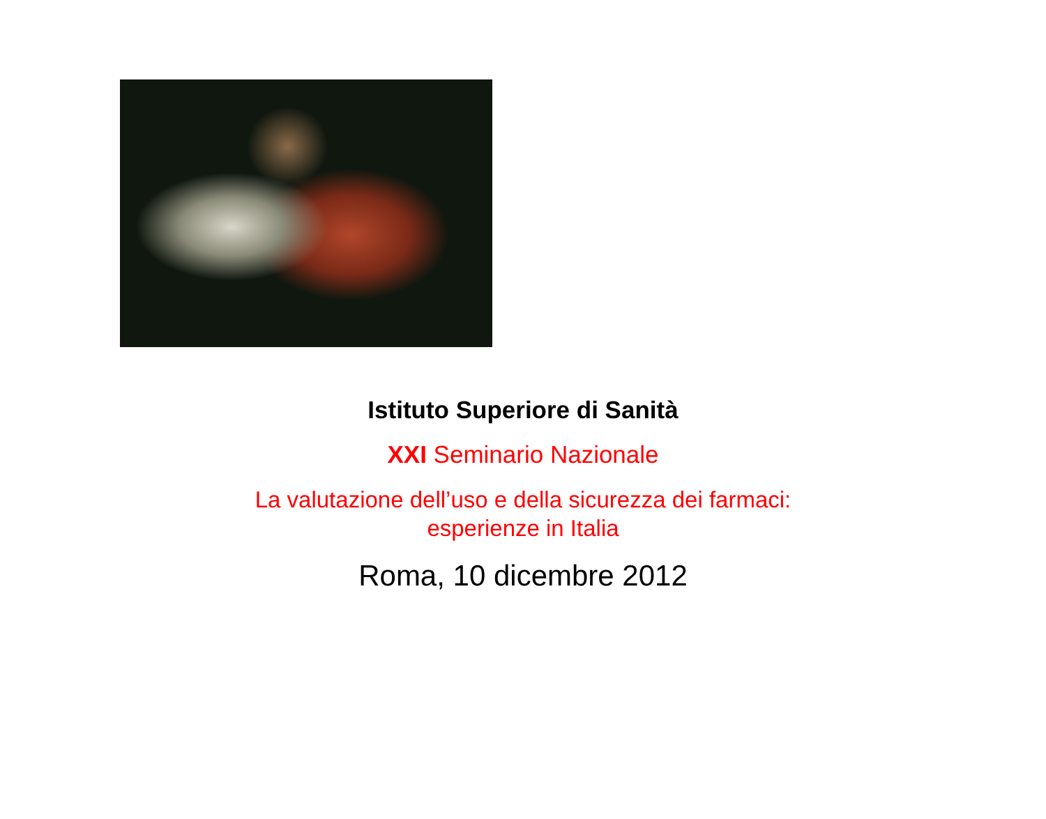Istituto Superiore di Sanità
XXI Seminario Nazionale
La valutazione dell’uso e della sicurezza dei farmaci:
esperienze in Italia
Roma, 10 dicembre 2012